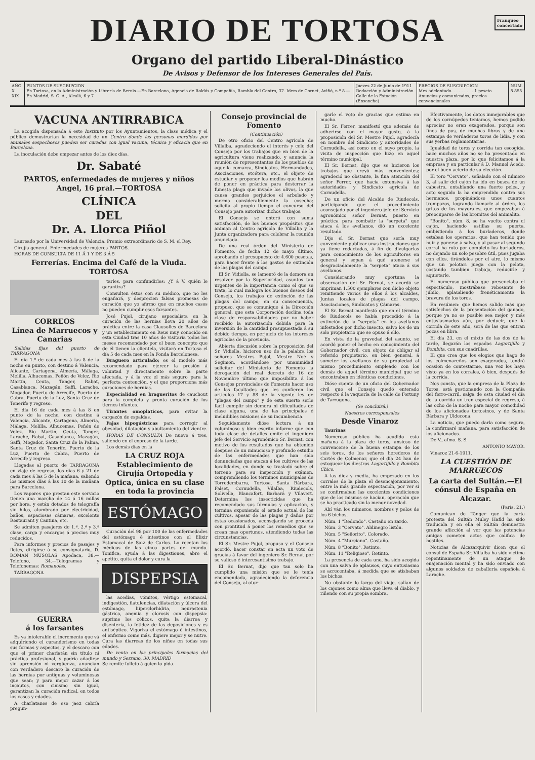DIARIO DE TORTOSA
Franqueo
concertado
Organo del partido Liberal-Dinástico
De Avisos y Defensor de los Intereses Generales del País.
| AÑO X XIX | PUNTOS DE SUSCRIPCION En Tortosa, en la Administración y Librería de Bernis.—En Barcelona, Agencia de Roldós y Compañía, Rambla del Centro, 37. Idem de Cornet, Aviñó, n.º 8.—En Madrid, S. G. A., Alcalá, 6 y 7 | Jueves 22 de Junio de 1911 Redacción y Administración Calle de la Estación (Ensanche) | PRECIOS DE SUSCRIPCION Mes adelantado. . . . . . . . . 1 peseta Anuncios y comunicados, precios convencionales | NÚM. 8.855 |
VACUNA ANTIRRABICA
La acogida dispensada á este Instituto por los Ayuntamientos, la clase médica y el público demostrarían la necesidad de un Centro donde las personas mordidas por animales sospechosos pueden ser curadas con igual vacuna, técnica y eficacia que en Barcelona.
La inoculación debe empezar antes de los diez días.
Dr. Sabaté
PARTOS, enfermedades de mujeres y niños
Angel, 16 pral.—TORTOSA
CLÍNICA
DEL
Dr. A. Llorca Piñol
Laureado por la Universidad de Valencia. Premio extraordinario de S. M. el Rey.
Cirujía general. Enfermedades de mujeres-PARTOS.
HORAS DE CONSULTA DE 11 Á 1 Y DE 3 Á 5
Ferrerías. Encima del Café de la Viuda.
TORTOSA
CORREOS
Línea de Marruecos y Canarias
Salidas fijas del puerto de TARRAGONA
El día 1.º de cada mes á las 8 de la noche en punto, con destino á Valencia, Alicante, Cartagena, Almería, Málaga, Melilla, Alhucemas, Peñón de Velez, Rio Martín, Ceuta, Tanger, Rabat, Casablanca, Mazagán, Saffi, Larache, Mogador, Puerto de Arrecife, Puerto de Cabra, Puerto de la Luz, Santa Cruz de Tenerife y regreso.
El día 16 de cada mes á las 8 en punto de la noche, con destino á Valencia, Alicante, Cartagena, Almería, Málaga, Melilla, Alhucemas, Peñón de Velez, Rio Martín, Ceuta, Tanger, Larache, Rabat, Casablanca, Mazagán, Saffi, Mogador, Santa Cruz de la Palma, Santa Cruz de Tenerife, Puerto de la Luz, Puerto de Cabra, Puerto de Arrecife y regreso.
Llegadas al puerto de TARRAGONA en viaje de regreso, los días 6 y 21 de cada mes á las 5 de la mañana, saliendo los mismos días á las 10 de la mañana para Barcelona.
Los vapores que prestan este servicio tienen una marcha de 14 á 16 millas por hora, y están dotados de telegrafía sin hilos, alumbrado por electricidad, baños, espaciosas cámaras, excelente Restaurant y Cantina, etc.
Se admiten pasajeros de 1.ª, 2.ª y 3.ª clase, carga y encargos á precios muy reducidos.
Para informes y precios de pasajes y fletes, dirigirse á su consignatario, D. ROMAN MUSOLAS Apodaca, 38.—Telefono, 34.—Telegramas y Telefonemas: Romanolas.
TARRAGONA
GUERRA
á los farsantes
Es ya intolerable el incremento que vá adquiriendo el curanderismo en todas sus formas y aspectos, y el descaro con que el primer charlatán sin título ni práctica profesional, y podría añadirse sin aprensión ni vergüenza, anuncian con verdadero descaro la curación de las hernias por antiguas y voluminosas que sean; y para mejor cazar á los incautos, con cinismo sin igual, garantizan la curación radical, en todos los casos y edades.
A charlatanes de ese jaez cabría pregun-
tarles, para confundirles: ¿Y á V. quién le garantiza?
Consulten éstos con su médico, que no les engañará, y desprecien falsas promesas de curación que yo afirmo que en muchos casos no pueden cumplir esos farsantes.
José Pujol, cirujano especialista en la curación de las hernias lleva 20 años de práctica entre la casa Clausolles de Barcelona y un establecimiento en Reus muy conocido en esta Ciudad tras 10 años de visitaria todos los meses recomendado por el buen concepto que de él tienen la clientela, visitará en Tortosa el día 5 de cada mes en la Fonda Barcelonesa.
Braguero articulado; es el modelo más recomendado para ejercer la presión á voluntad y directamente sobre la parte afectada, y á la vez el más seguro para la perfecta contención, y el que proporciona más curaciones de hernias.
Especialidad en bragueritos de cauchout para la completa y pronta curación de los tiernos infantes.
Tirantes omoplaticos, para evitar la cargazón de espaldas.
Fajas hipogástricas para corregir al obesidad, dilatación y abultamiento del vientre.
HORAS DE CONSULTA De nueve á tres, saliendo en el expreso de la tarde.
Los demás días en la
LA CRUZ ROJA
Establecimiento de Cirujía Ortopedia y Optica, única en su clase en toda la provincia
ESTÓMAGO
Curación del 98 por 100 de las enfermedades del estómago é intestinos con el Elixir Estomacal de Saiz de Carlos. Lo recetan los médicos de las cinco partes del mundo. Tonifica, ayuda á las digestiones, abre el apetito, quita el dolor y cura la
DISPEPSIA
las acedías, vómitos, vértigo estomacal, indigestión, flatulencias, dilatación y úlcera del estómago, hiperclorhidria, neurastenia gástrica, anemia y clorosis con dispepsia: suprime los cólicos, quita la diarrea y disentería, la fetidez de las deposiciones y es antiséptico. Vigoriza el estómago é intestinos, el enfermo come más, digiere mejor y se nutre. Cura las diarreas de los niños en todas sus edades.
De venta en las principales farmacias del mundo y Serrano, 30, MADRID
Se remite folleto á quien lo pida.
Consejo provincial de Fomento
(Continuación)
De otro oficio del Centro agrícola de Villalba, agradeciendo el interés y celo del Consejo por los trabajos que en bien de la agricultura viene realizando, y anuncia la reunión de representantes de los pueblos de aquella comarca, Sindicatos, Hermandades, Asociaciones, etcétera, etc., el objeto de estudiar y proponer los medios que habrán de poner en práctica para desterrar la funesta plaga que invade los olivos, la que causa grandes perjuicios el arbolado y merma considerablemente la cosecha; solicita al propio tiempo el concurso del Consejo para autorizar dichos trabajos.
El Consejo se enteró con suma satisfacción, de los buenos propósitos que animan al Centro agrícola de Villalba y la Junta organizadora para celebrar la reunión anunciada.
De una real órden del Ministerio de Fomento, de fecha 12 de mayo último, aprobando el presupuesto de 4.600 pesetas, para hacer frente á los gastos de extinción de las plagas del campo.
El Sr. Vidiella, se lamentó de la demora en resolver por la Superioridad, asuntos tan urgentes de la importancia como el que se trata, lo cual malogra los buenos deseos del Consejo, los trabajos de extinción de las plagas del campo; en su consecuencia, propuso, que se comunique á la Dirección general, que esta Corporación declina toda clase de responsabilidades por no haber recibido la autorización debida para la inversión de la cantidad presupuestada á su debido tiempo, en perjuicio de los intereses agrícolas de la provincia.
Abierta discusión sobre la proposición del Sr. Vidiella, hicieron uso de la palabra los señores Mestres Pujol, Mestre Noé y Segimón, acordándose por unanimidad solicitar del Ministerio de Fomento la derogación del real decreto de 16 de Noviembre último que imposibilita á los Consejos provinciales de Fomento hacer uso de las facultades que les confieren los artículos 17 y 88 de la vigente ley de "plagas del campo" y de esta suerte serle facil cumplir sin demora ni dificultades de clase alguna, una de las principales é ineludibles misiones de su incumbencia.
Seguidamente dióse lectura á un voluminoso y bien escrito informe que con toda clase de detalles emite el ingeniero jefe del Servicio agronómico Sr. Bernat, con motivo de los resultados que ha obtenido despues de un minucioso y profundo estudio de las enfermedades que han sido denunciadas que atacan á los cultivos de las localidades, en donde se trasladó sobre el terreno para su inspección y exámen, comprendiendo los términos municipales de Torredembarra, Tortosa, Santa Bárbara, Falset, Cornudella, Vilalba, Riudecols, Solivella, Blancafort, Barbará y Vilavert. Determina los insecticidas que ha recomendado sus fórmulas y aplicación, y termina exponiendo el estado actual de los cultivos, apesar de las plagas y daños por éstas ocasionados, aconsejando se proceda con prontitud á poner los remedios que se crean mas oportunos, atendiendo todas las circunstancias.
El Sr. Mestre Pujol, propuso y el Consejo acordó, hacer constar en acta un voto de gracias á favor del ingeniero Sr. Bernat por su valioso é interesantísimo trabajo.
El Sr. Bernat, dijo que tan solo ha cumplido una misión que se le tenía encomendada, agradeciendo la deferencia del Consejo, al otor-
garle el voto de gracias que estima en mucho.
El Sr. Ferrer, manifestó que además de adherirse con el mayor gusto, á la proposición del Sr. Mestre Pujol, agradecía en nombre del Sindicato y autoridades de Cornudella, así como en el suyo propio, la visita de inspección que hizo en aquel término municipal.
El Sr. Bernat, dijo que se hicieron los trabajos que creyó más convenientes; agradeció no obstante, la fina atención del señor Ferrer, que hacía extensiva á las autoridades y Sindicato agrícola de Cornudella.
De un oficio del Alcalde de Riudecols, participando que el procedimiento aconsejado por el ingeniero jefe del Servicio agronómico señor Bernat, puesto en práctica para combatir la "serpeta" que ataca á los avellanos, dió un excelente resultado.
Dijo el Sr. Bernat que sería muy conveniente publicar unas instrucciones que ya tiene redactadas, á fin de divulgarlas para conocimiento de los agricultores en general y sepan á qué atenerse si desgraciadamente la "serpeta" ataca á sus avellanos.
Considerando muy oportuna la observación del Sr. Bernat, se acordó se impriman 1.500 ejemplares con dicho objeto remitiendo varios de ellos á los alcaldes, Juntas locales de plagas del campo, Asociaciones, Sindicatos y Cámaras.
El Sr. Bernat manifestó que en el término de Riudecols se había procedido á la extinción de la "serpeta" en los avellanos infestados por dicho insecto, salvo los de un solo propietario que se opuso á ello.
En vista de la gravedad del asunto, se acordó poner el hecho en conocimiento del Gobernador civil, con objeto de obligar al referido propietario, en bien general, á someter los avellanos de su propiedad al mismo procedimiento empleado con los demás de aquel término municipal que se encontraban en idénticas condiciones.
Dióse cuenta de un oficio del Gobernador civil que el Consejo quedó enterado respecto á la vaquería de la calle de Fortuny de Tarragona.
(Se concluirá.)
Nuestros corresponsales
Desde Vinaroz
Taurinas
Numeroso público ha acudido esta mañana á la plaza de toros, ansioso de convencerse de la buena estampa de los seis toros, de los señores herederos de Cortés de Colmenar, que el día 24 han de estoquear los diestros Lagartijillo y Bombita Chico.
A las diez y media, ha empezado en los corrales de la plaza el desencajonamiento, entre la más grande espectación, por ver si se confirmaban las excelentes condiciones que de los mismos se hacían, operación que se ha practicado sin la menor novedad.
Ahí ván los números, nombres y pelos de los 6 bichos.
Núm. 1 "Redondo". Castaño en zardo.
Núm. 3 "Cervato". Aldinegro listón.
Núm. 5 "Señorito". Colorado.
Núm. 4 "Murciano". Castaño.
Núm. 8 "Bonito". Retinto.
Núm. 11 "Religioso". Retinto.
La presencia de cada uno, ha sido acogida con una salva de aplausos, cuyo entusiasmo se acrecentaba, á medida que se atisbaban los bichos.
No obstante lo largo del viaje, salían de los cajones como alma que lleva el diablo, y riñendo con su propia sombra.
Efectivamente, los datos inmejorables que de los cornúpedos teníamos, hemos podido apreciar no eran exagerados, porque son finos de pus, de muchas libras y de una estampa de verdaderos toros de lidia, y con sus yerbas reglamentarias.
Igualdad de toros y corrida tan escogida, hace muchos años no se ha presentado en nuestra plaza, por lo que felicitamos á la empresa y en particular á D. Manuel Acedo, por el buen acierto de su elección.
El toro "Cervato", señalado con el número 3, al salir del cajón ha ido en busca de un cabestro, entablando una fuerte pelea, y acto seguido la ha emprendido contra sus hermanos, propinándose unos cuantos trompazos, logrando llamarle al órden, los gritos de los mayorales, que empezaban á preocuparse de las bromitas del animalito.
"Bonito", núm. 8, se ha vuelto contra el cajón, haciendo astillas su puerta, embistiendo á los burladeros, donde estaban los operarios, que han tenido que huir y ponerse á salvo, y al pasar al segundo corral ha roto por completo los burladeros, no dejando un solo pesebre útil, pues jugaba con ellos, tirándolos por el aire, lo mismo que un pelotari juega con la pelota, costando tambien trabajo, reducirle y aquietarle.
El numeroso público que presenciaba el espectáculo, mostrábase rebosante de júbilo, aplaudiendo frenéticamente la bravura de los toros.
En resúmen: que hemos salido más que satisfechos de la presentación del ganado, porque ya no es posible sea mejor, y más entusiasmados aún, por deducir, que la corrida de este año, será de las que entran pocas en libra.
El día 23, en el mixto de las dos de la tarde, llegarán los espadas Lagartijillo y Bombita, con sus cuadrillas.
El que crea que los elogios que hago de los colmenareños son exagerados, tendrá ocasión de contestarme, una vez los haya visto ya en los corrales, ó bien, después de la corrida.
Nos consta, que la empresa de la Plaza de Toros, está gestionando con la Compañía del ferro-carril, salga de esta ciudad el día de la corrida un tren especial de regreso, á las ocho de la noche para mayor comodidad de los aficionados tortosinos, y de Santa Bárbara y Uldecona.
La noticia, que puedo darla como segura, la confirmaré mañana, para satisfacción de los aficionados.
De V., afmo. S. S.
ANTONIO MAYOR.
Vinaroz 21-6-1911.
LA CUESTIÓN DE MARRUECOS
La carta del Sultán.—El cónsul de España en Alcazar.
(París, 21.)
Comunican de Tánger que la carta protesta del Sultán Muley Hafid ha sido traducida y en ella el Sultán demuestra grande aflicción al ver que las potencias amigas cometen actos que califica de hostiles.
Noticias de Alcazarquivir dicen que el cónsul de España Sr. Villalba ha sido víctima repentinamente de un ataque de enajenación mental y ha sido enviado con algunos soldados de caballería española á Larache.